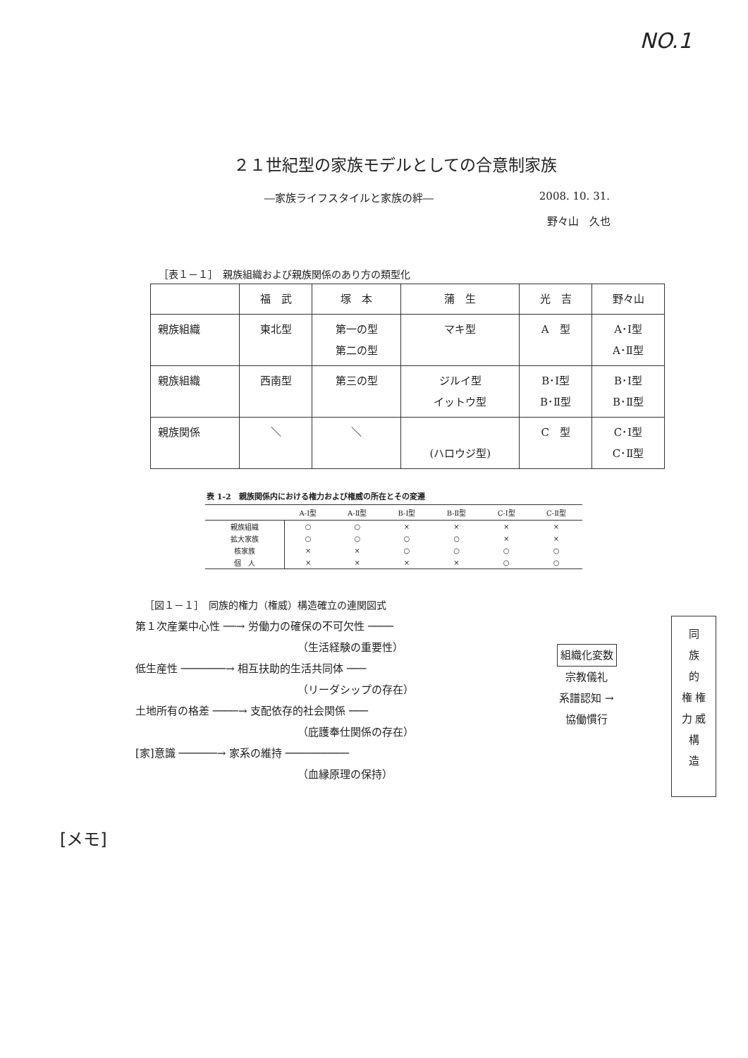NO.1
２１世紀型の家族モデルとしての合意制家族
―家族ライフスタイルと家族の絆― 2008. 10. 31.
野々山　久也
［表１－１］　親族組織および親族関係のあり方の類型化
| | 福 武 | 塚 本 | 蒲 生 | 光 吉 | 野々山 |
| 親族組織 | 東北型 | 第一の型 第二の型 | マキ型 | A 型 | A･Ⅰ型 A･Ⅱ型 |
| 親族組織 | 西南型 | 第三の型 | ジルイ型 イットウ型 | B･Ⅰ型 B･Ⅱ型 | B･Ⅰ型 B･Ⅱ型 |
| 親族関係 | ＼ | ＼ | (ハロウジ型) | C 型 | C･Ⅰ型 C･Ⅱ型 |
表 1-2　親族関係内における権力および権威の所在とその変遷
| | A-Ⅰ型 | A-Ⅱ型 | B-Ⅰ型 | B-Ⅱ型 | C-Ⅰ型 | C-Ⅱ型 |
| --- | --- | --- | --- | --- | --- | --- |
| 親族組織 | ○ | ○ | × | × | × | × |
| 拡大家族 | ○ | ○ | ○ | ○ | × | × |
| 核家族 | × | × | ○ | ○ | ○ | ○ |
| 個 人 | × | × | × | × | ○ | ○ |
［図１－１］　同族的権力（権威）構造確立の連関図式
第１次産業中心性 ──→ 労働力の確保の不可欠性 ────
（生活経験の重要性）
低生産性 ───────→ 相互扶助的生活共同体 ───
（リーダシップの存在）
土地所有の格差 ────→ 支配依存的社会関係 ───
（庇護奉仕関係の存在）
[家]意識 ──────→ 家系の維持 ──────────
（血縁原理の保持）
組織化変数
宗教儀礼
系譜認知 →
協働慣行
同
族
的
権 権
力 威
構
造
[メモ]